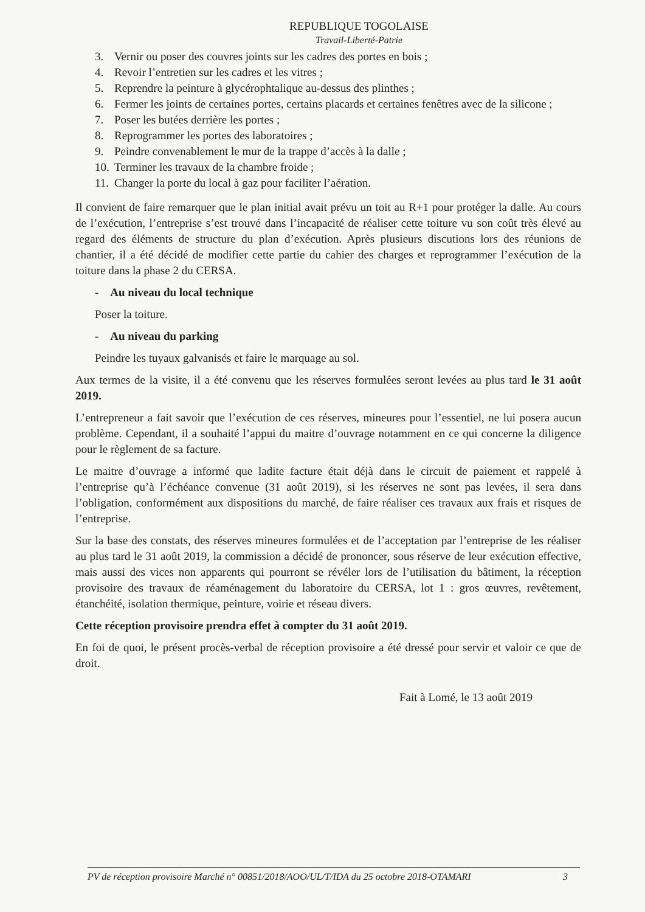REPUBLIQUE TOGOLAISE
Travail-Liberté-Patrie
3. Vernir ou poser des couvres joints sur les cadres des portes en bois ;
4. Revoir l’entretien sur les cadres et les vitres ;
5. Reprendre la peinture à glycérophtalique au-dessus des plinthes ;
6. Fermer les joints de certaines portes, certains placards et certaines fenêtres avec de la silicone ;
7. Poser les butées derrière les portes ;
8. Reprogrammer les portes des laboratoires ;
9. Peindre convenablement le mur de la trappe d’accès à la dalle ;
10. Terminer les travaux de la chambre froide ;
11. Changer la porte du local à gaz pour faciliter l’aération.
Il convient de faire remarquer que le plan initial avait prévu un toit au R+1 pour protéger la dalle. Au cours de l’exécution, l’entreprise s’est trouvé dans l’incapacité de réaliser cette toiture vu son coût très élevé au regard des éléments de structure du plan d’exécution. Après plusieurs discutions lors des réunions de chantier, il a été décidé de modifier cette partie du cahier des charges et reprogrammer l’exécution de la toiture dans la phase 2 du CERSA.
- Au niveau du local technique
Poser la toiture.
- Au niveau du parking
Peindre les tuyaux galvanisés et faire le marquage au sol.
Aux termes de la visite, il a été convenu que les réserves formulées seront levées au plus tard le 31 août 2019.
L’entrepreneur a fait savoir que l’exécution de ces réserves, mineures pour l’essentiel, ne lui posera aucun problème. Cependant, il a souhaité l’appui du maitre d’ouvrage notamment en ce qui concerne la diligence pour le règlement de sa facture.
Le maitre d’ouvrage a informé que ladite facture était déjà dans le circuit de paiement et rappelé à l’entreprise qu’à l’échéance convenue (31 août 2019), si les réserves ne sont pas levées, il sera dans l’obligation, conformément aux dispositions du marché, de faire réaliser ces travaux aux frais et risques de l’entreprise.
Sur la base des constats, des réserves mineures formulées et de l’acceptation par l’entreprise de les réaliser au plus tard le 31 août 2019, la commission a décidé de prononcer, sous réserve de leur exécution effective, mais aussi des vices non apparents qui pourront se révéler lors de l’utilisation du bâtiment, la réception provisoire des travaux de réaménagement du laboratoire du CERSA, lot 1 : gros œuvres, revêtement, étanchéité, isolation thermique, peinture, voirie et réseau divers.
Cette réception provisoire prendra effet à compter du 31 août 2019.
En foi de quoi, le présent procès-verbal de réception provisoire a été dressé pour servir et valoir ce que de droit.
Fait à Lomé, le 13 août 2019
PV de réception provisoire Marché n° 00851/2018/AOO/UL/T/IDA du 25 octobre 2018-OTAMARI 3